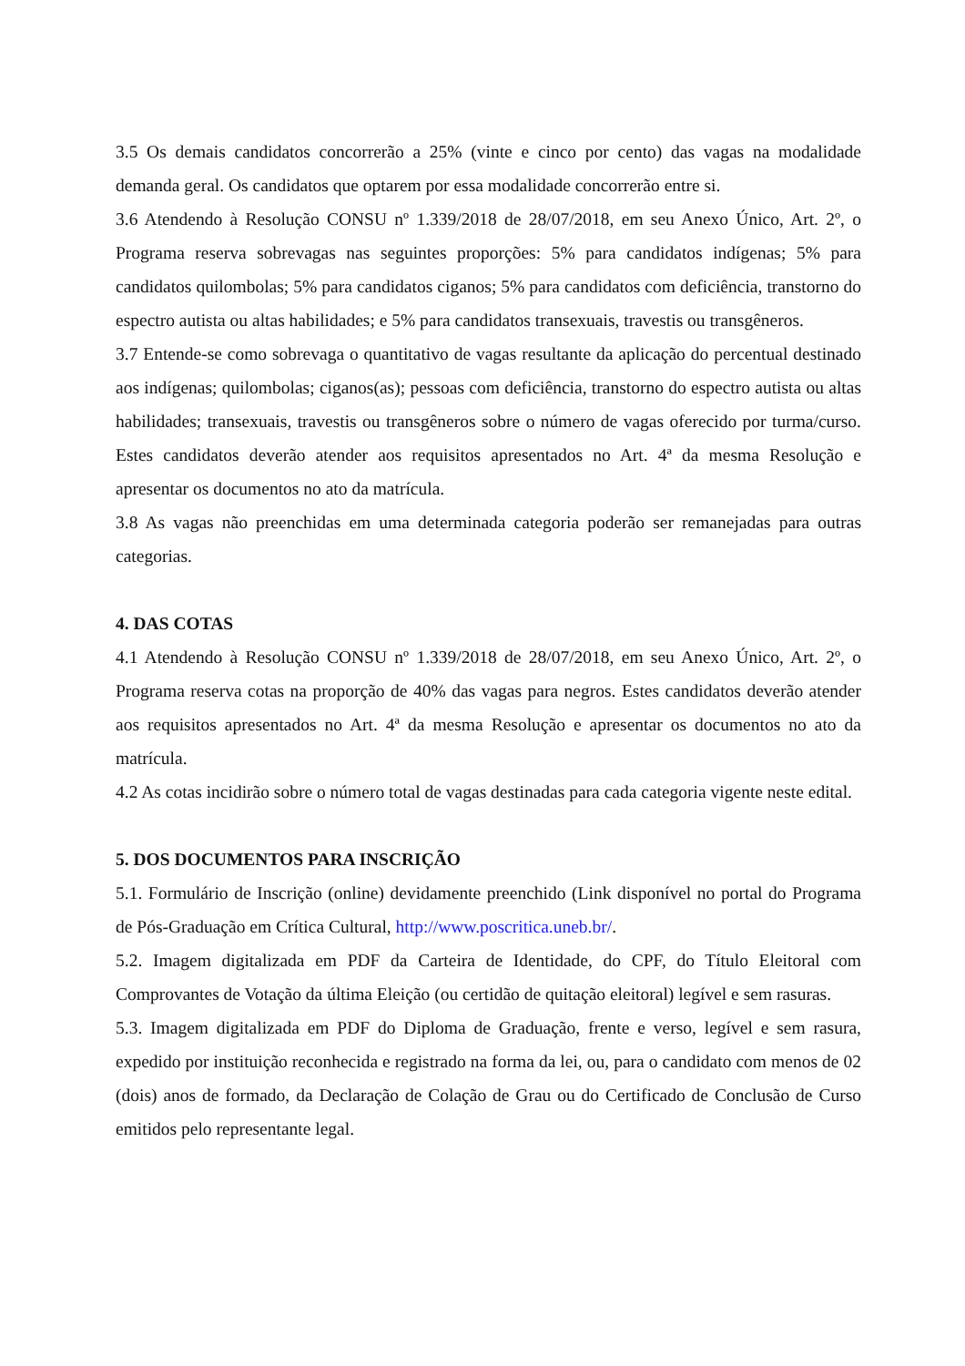3.5 Os demais candidatos concorrerão a 25% (vinte e cinco por cento) das vagas na modalidade demanda geral. Os candidatos que optarem por essa modalidade concorrerão entre si.
3.6 Atendendo à Resolução CONSU nº 1.339/2018 de 28/07/2018, em seu Anexo Único, Art. 2º, o Programa reserva sobrevagas nas seguintes proporções: 5% para candidatos indígenas; 5% para candidatos quilombolas; 5% para candidatos ciganos; 5% para candidatos com deficiência, transtorno do espectro autista ou altas habilidades; e 5% para candidatos transexuais, travestis ou transgêneros.
3.7 Entende-se como sobrevaga o quantitativo de vagas resultante da aplicação do percentual destinado aos indígenas; quilombolas; ciganos(as); pessoas com deficiência, transtorno do espectro autista ou altas habilidades; transexuais, travestis ou transgêneros sobre o número de vagas oferecido por turma/curso. Estes candidatos deverão atender aos requisitos apresentados no Art. 4ª da mesma Resolução e apresentar os documentos no ato da matrícula.
3.8 As vagas não preenchidas em uma determinada categoria poderão ser remanejadas para outras categorias.
4. DAS COTAS
4.1 Atendendo à Resolução CONSU nº 1.339/2018 de 28/07/2018, em seu Anexo Único, Art. 2º, o Programa reserva cotas na proporção de 40% das vagas para negros. Estes candidatos deverão atender aos requisitos apresentados no Art. 4ª da mesma Resolução e apresentar os documentos no ato da matrícula.
4.2 As cotas incidirão sobre o número total de vagas destinadas para cada categoria vigente neste edital.
5. DOS DOCUMENTOS PARA INSCRIÇÃO
5.1. Formulário de Inscrição (online) devidamente preenchido (Link disponível no portal do Programa de Pós-Graduação em Crítica Cultural, http://www.poscritica.uneb.br/.
5.2. Imagem digitalizada em PDF da Carteira de Identidade, do CPF, do Título Eleitoral com Comprovantes de Votação da última Eleição (ou certidão de quitação eleitoral) legível e sem rasuras.
5.3. Imagem digitalizada em PDF do Diploma de Graduação, frente e verso, legível e sem rasura, expedido por instituição reconhecida e registrado na forma da lei, ou, para o candidato com menos de 02 (dois) anos de formado, da Declaração de Colação de Grau ou do Certificado de Conclusão de Curso emitidos pelo representante legal.